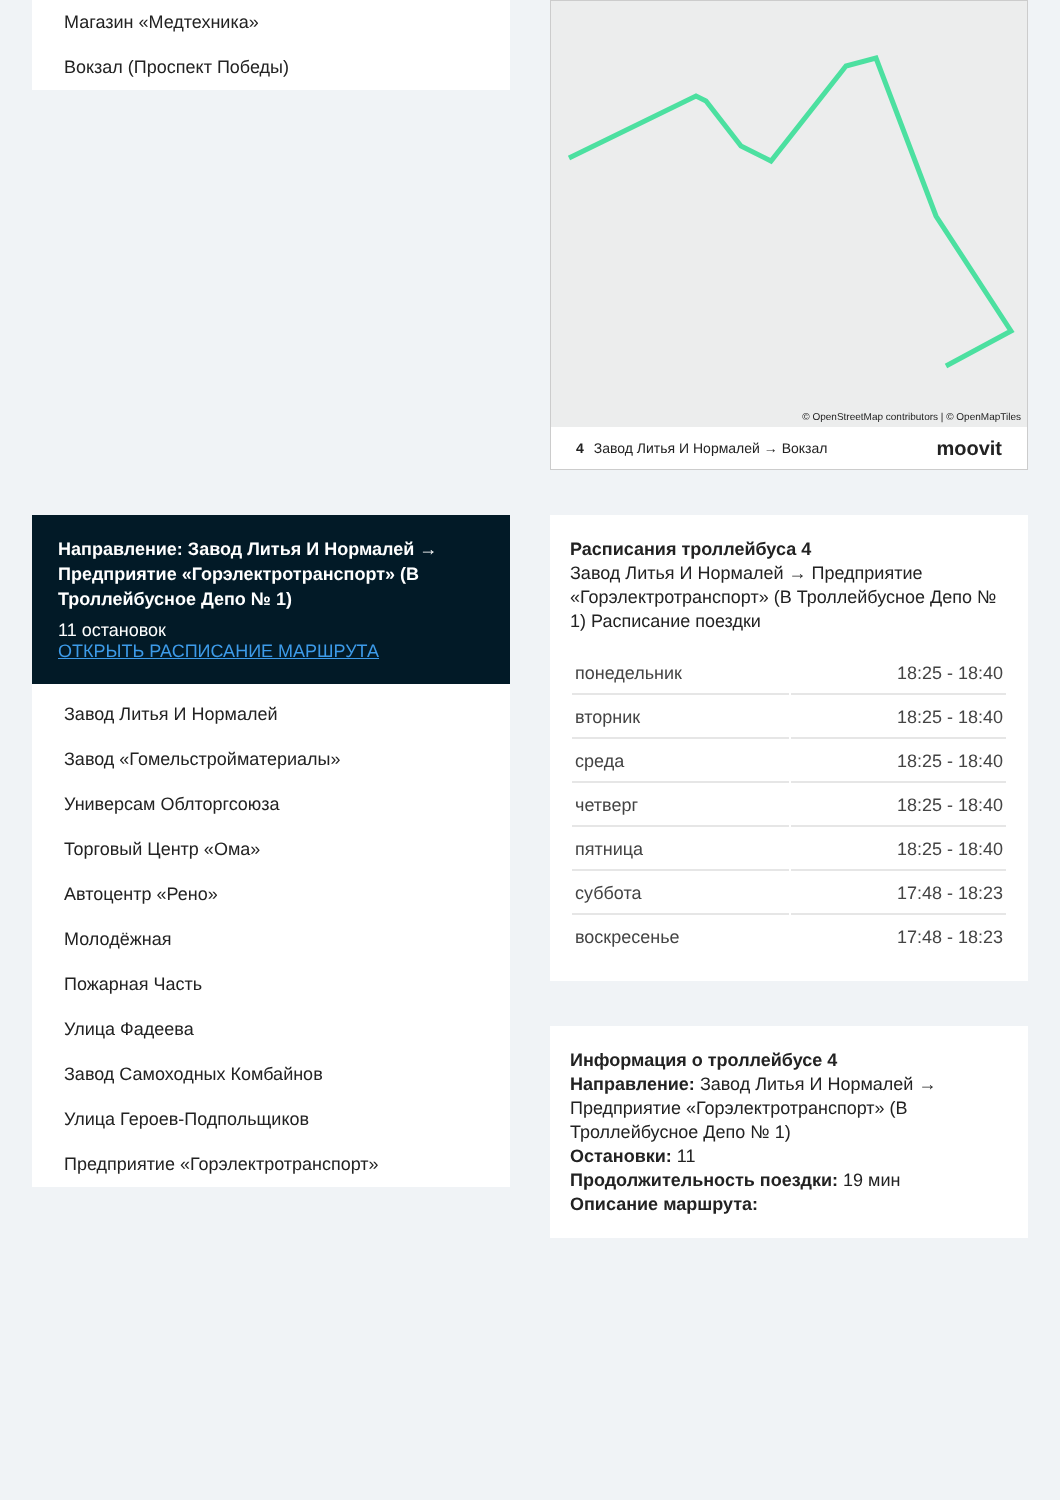Магазин «Медтехника»
Вокзал (Проспект Победы)
Направление: Завод Литья И Нормалей → Предприятие «Горэлектротранспорт» (В Троллейбусное Депо № 1)
11 остановок
ОТКРЫТЬ РАСПИСАНИЕ МАРШРУТА
Завод Литья И Нормалей
Завод «Гомельстройматериалы»
Универсам Облторгсоюза
Торговый Центр «Ома»
Автоцентр «Рено»
Молодёжная
Пожарная Часть
Улица Фадеева
Завод Самоходных Комбайнов
Улица Героев-Подпольщиков
Предприятие «Горэлектротранспорт»
© OpenStreetMap contributors | © OpenMapTiles
4 Завод Литья И Нормалей → Вокзал moovit
Расписания троллейбуса 4
Завод Литья И Нормалей → Предприятие «Горэлектротранспорт» (В Троллейбусное Депо № 1) Расписание поездки
| понедельник | 18:25 - 18:40 |
| вторник | 18:25 - 18:40 |
| среда | 18:25 - 18:40 |
| четверг | 18:25 - 18:40 |
| пятница | 18:25 - 18:40 |
| суббота | 17:48 - 18:23 |
| воскресенье | 17:48 - 18:23 |
Информация о троллейбусе 4
Направление: Завод Литья И Нормалей → Предприятие «Горэлектротранспорт» (В Троллейбусное Депо № 1)
Остановки: 11
Продолжительность поездки: 19 мин
Описание маршрута: